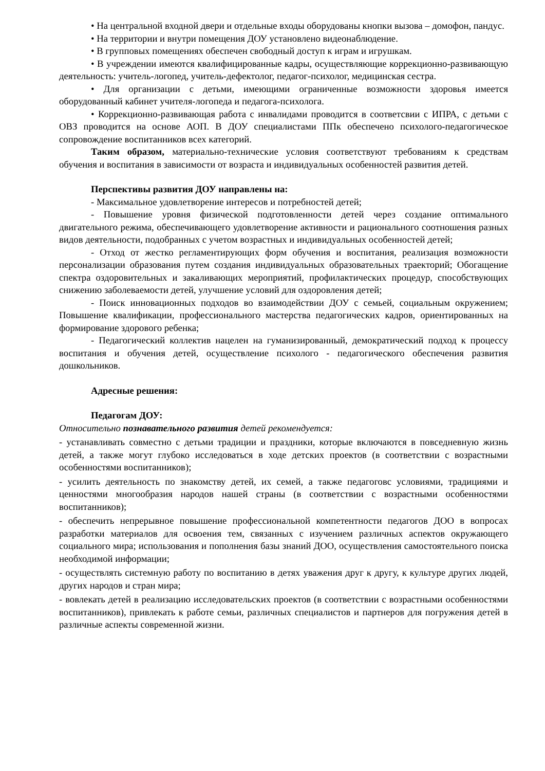• На центральной входной двери и отдельные входы оборудованы кнопки вызова – домофон, пандус.
• На территории и внутри помещения ДОУ установлено видеонаблюдение.
• В групповых помещениях обеспечен свободный доступ к играм и игрушкам.
• В учреждении имеются квалифицированные кадры, осуществляющие коррекционно-развивающую деятельность: учитель-логопед, учитель-дефектолог, педагог-психолог, медицинская сестра.
• Для организации с детьми, имеющими ограниченные возможности здоровья имеется оборудованный кабинет учителя-логопеда и педагога-психолога.
• Коррекционно-развивающая работа с инвалидами проводится в соответсвии с ИПРА, с детьми с ОВЗ проводится на основе АОП. В ДОУ специалистами ППк обеспечено психолого-педагогическое сопровождение воспитанников всех категорий.
Таким образом, материально-технические условия соответствуют требованиям к средствам обучения и воспитания в зависимости от возраста и индивидуальных особенностей развития детей.
Перспективы развития ДОУ направлены на:
- Максимальное удовлетворение интересов и потребностей детей;
- Повышение уровня физической подготовленности детей через создание оптимального двигательного режима, обеспечивающего удовлетворение активности и рационального соотношения разных видов деятельности, подобранных с учетом возрастных и индивидуальных особенностей детей;
- Отход от жестко регламентирующих форм обучения и воспитания, реализация возможности персонализации образования путем создания индивидуальных образовательных траекторий; Обогащение спектра оздоровительных и закаливающих мероприятий, профилактических процедур, способствующих снижению заболеваемости детей, улучшение условий для оздоровления детей;
- Поиск инновационных подходов во взаимодействии ДОУ с семьей, социальным окружением; Повышение квалификации, профессионального мастерства педагогических кадров, ориентированных на формирование здорового ребенка;
- Педагогический коллектив нацелен на гуманизированный, демократический подход к процессу воспитания и обучения детей, осуществление психолого - педагогического обеспечения развития дошкольников.
Адресные решения:
Педагогам ДОУ:
Относительно познавательного развития детей рекомендуется:
- устанавливать совместно с детьми традиции и праздники, которые включаются в повседневную жизнь детей, а также могут глубоко исследоваться в ходе детских проектов (в соответствии с возрастными особенностями воспитанников);
- усилить деятельность по знакомству детей, их семей, а также педагоговс условиями, традициями и ценностями многообразия народов нашей страны (в соответствии с возрастными особенностями воспитанников);
- обеспечить непрерывное повышение профессиональной компетентности педагогов ДОО в вопросах разработки материалов для освоения тем, связанных с изучением различных аспектов окружающего социального мира; использования и пополнения базы знаний ДОО, осуществления самостоятельного поиска необходимой информации;
- осуществлять системную работу по воспитанию в детях уважения друг к другу, к культуре других людей, других народов и стран мира;
- вовлекать детей в реализацию исследовательских проектов (в соответствии с возрастными особенностями воспитанников), привлекать к работе семьи, различных специалистов и партнеров для погружения детей в различные аспекты современной жизни.